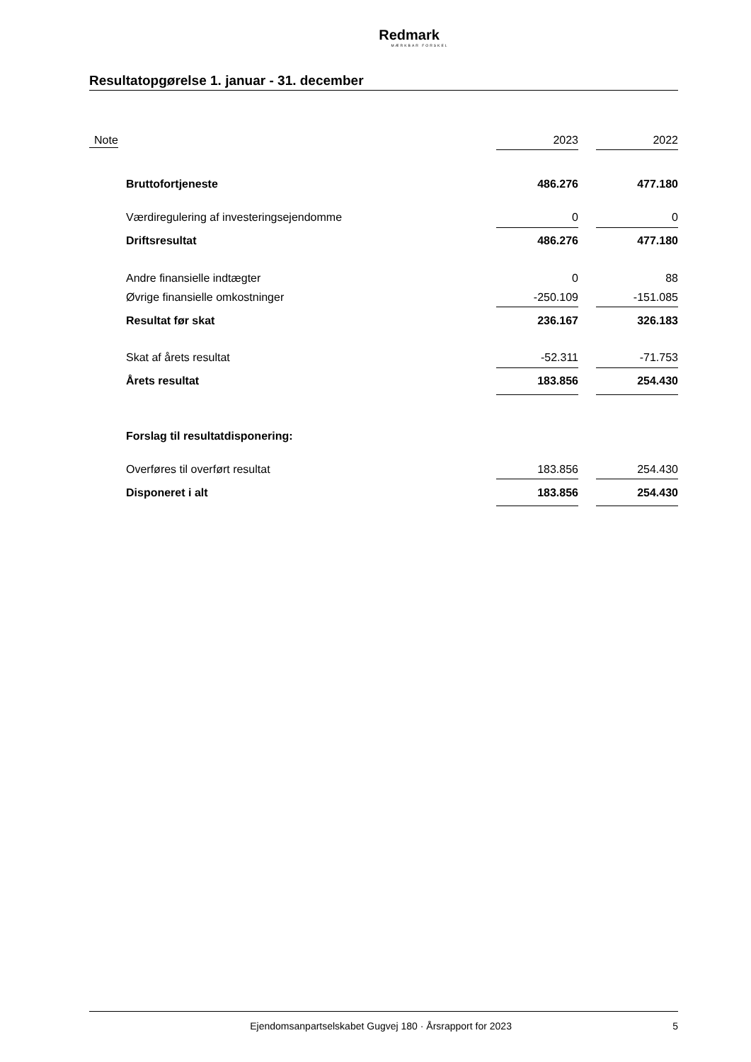Redmark
MÆRKBAR FORSKEL
Resultatopgørelse 1. januar - 31. december
| Note | | 2023 | | 2022 |
| | Bruttofortjeneste | 486.276 | | 477.180 |
| | Værdiregulering af investeringsejendomme | 0 | | 0 |
| | Driftsresultat | 486.276 | | 477.180 |
| | Andre finansielle indtægter | 0 | | 88 |
| | Øvrige finansielle omkostninger | -250.109 | | -151.085 |
| | Resultat før skat | 236.167 | | 326.183 |
| | Skat af årets resultat | -52.311 | | -71.753 |
| | Årets resultat | 183.856 | | 254.430 |
| | Forslag til resultatdisponering: | | | |
| | Overføres til overført resultat | 183.856 | | 254.430 |
| | Disponeret i alt | 183.856 | | 254.430 |
Ejendomsanpartselskabet Gugvej 180 · Årsrapport for 2023 5